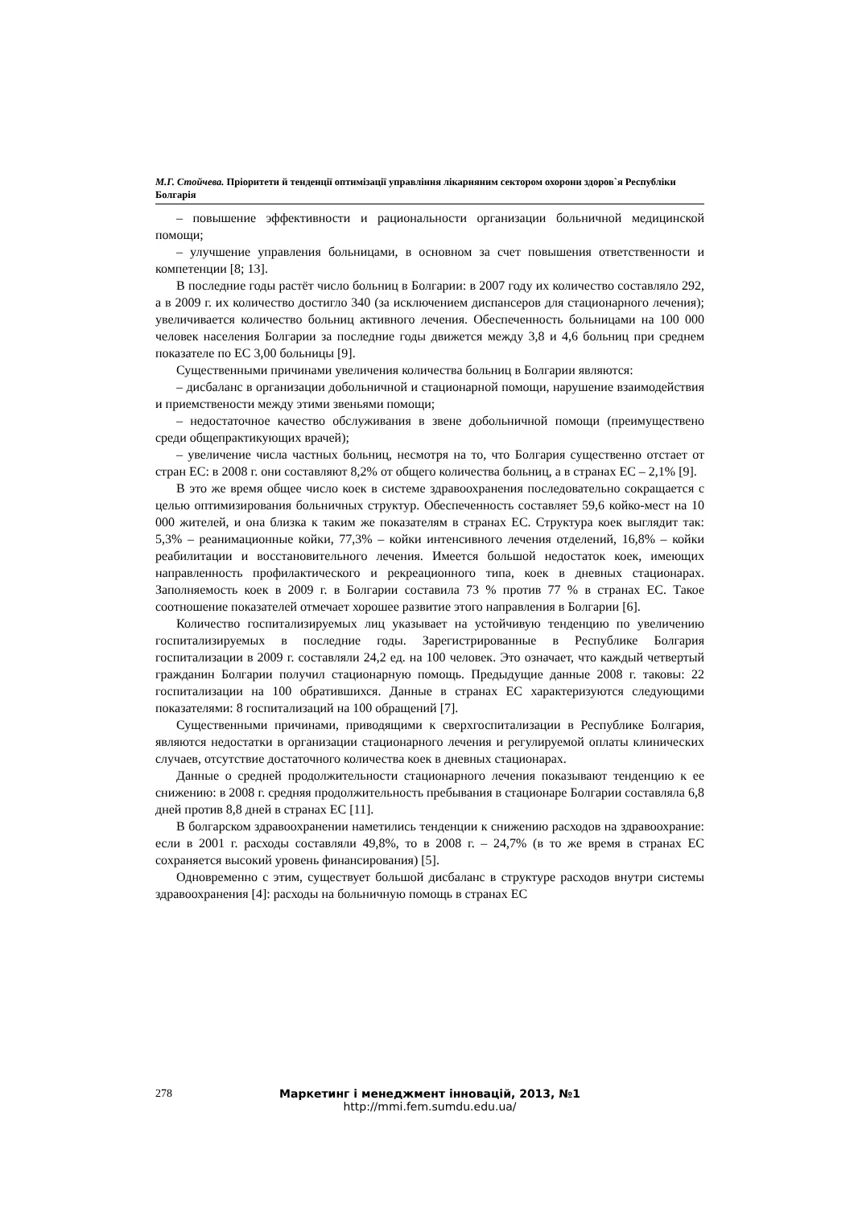М.Г. Стойчева. Пріоритети й тенденції оптимізації управління лікарняним сектором охорони здоров`я Республіки Болгарія
– повышение эффективности и рациональности организации больничной медицинской помощи;
– улучшение управления больницами, в основном за счет повышения ответственности и компетенции [8; 13].
В последние годы растёт число больниц в Болгарии: в 2007 году их количество составляло 292, а в 2009 г. их количество достигло 340 (за исключением диспансеров для стационарного лечения); увеличивается количество больниц активного лечения. Обеспеченность больницами на 100 000 человек населения Болгарии за последние годы движется между 3,8 и 4,6 больниц при среднем показателе по ЕС 3,00 больницы [9].
Существенными причинами увеличения количества больниц в Болгарии являются:
– дисбаланс в организации добольничной и стационарной помощи, нарушение взаимодействия и приемствености между этими звеньями помощи;
– недостаточное качество обслуживания в звене добольничной помощи (преимуществено среди общепрактикующих врачей);
– увеличение числа частных больниц, несмотря на то, что Болгария существенно отстает от стран ЕС: в 2008 г. они составляют 8,2% от общего количества больниц, а в странах ЕС – 2,1% [9].
В это же время общее число коек в системе здравоохранения последовательно сокращается с целью оптимизирования больничных структур. Обеспеченность составляет 59,6 койко-мест на 10 000 жителей, и она близка к таким же показателям в странах ЕС. Структура коек выглядит так: 5,3% – реанимационные койки, 77,3% – койки интенсивного лечения отделений, 16,8% – койки реабилитации и восстановительного лечения. Имеется большой недостаток коек, имеющих направленность профилактического и рекреационного типа, коек в дневных стационарах. Заполняемость коек в 2009 г. в Болгарии составила 73 % против 77 % в странах ЕС. Такое соотношение показателей отмечает хорошее развитие этого направления в Болгарии [6].
Количество госпитализируемых лиц указывает на устойчивую тенденцию по увеличению госпитализируемых в последние годы. Зарегистрированные в Республике Болгария госпитализации в 2009 г. составляли 24,2 ед. на 100 человек. Это означает, что каждый четвертый гражданин Болгарии получил стационарную помощь. Предыдущие данные 2008 г. таковы: 22 госпитализации на 100 обратившихся. Данные в странах ЕС характеризуются следующими показателями: 8 госпитализаций на 100 обращений [7].
Существенными причинами, приводящими к сверхгоспитализации в Республике Болгария, являются недостатки в организации стационарного лечения и регулируемой оплаты клинических случаев, отсутствие достаточного количества коек в дневных стационарах.
Данные о средней продолжительности стационарного лечения показывают тенденцию к ее снижению: в 2008 г. средняя продолжительность пребывания в стационаре Болгарии составляла 6,8 дней против 8,8 дней в странах ЕС [11].
В болгарском здравоохранении наметились тенденции к снижению расходов на здравоохрание: если в 2001 г. расходы составляли 49,8%, то в 2008 г. – 24,7% (в то же время в странах ЕС сохраняется высокий уровень финансирования) [5].
Одновременно с этим, существует большой дисбаланс в структуре расходов внутри системы здравоохранения [4]: расходы на больничную помощь в странах ЕС
278 Маркетинг і менеджмент інновацій, 2013, №1
http://mmi.fem.sumdu.edu.ua/